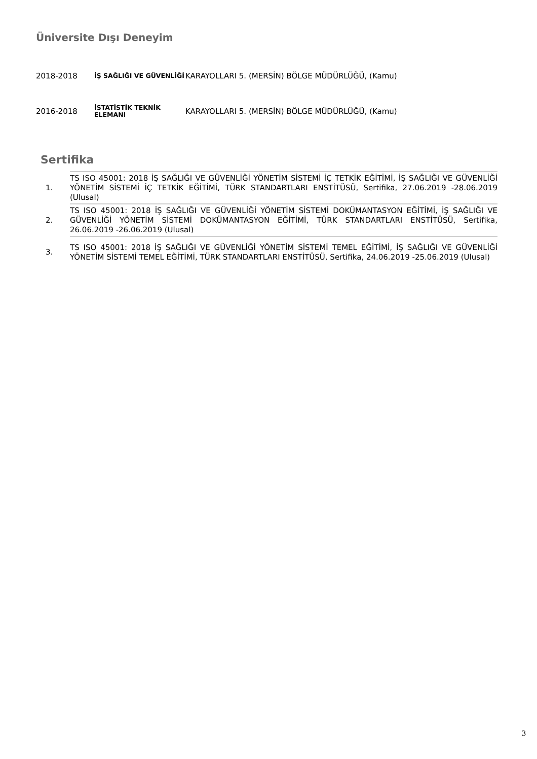Üniversite Dışı Deneyim
| 2018-2018 | İŞ SAĞLIĞI VE GÜVENLİĞİ | KARAYOLLARI 5. (MERSİN) BÖLGE MÜDÜRLÜĞÜ, (Kamu) |
| 2016-2018 | İSTATİSTİK TEKNİK ELEMANI | KARAYOLLARI 5. (MERSİN) BÖLGE MÜDÜRLÜĞÜ, (Kamu) |
Sertifika
| 1. | TS ISO 45001: 2018 İŞ SAĞLIĞI VE GÜVENLİĞİ YÖNETİM SİSTEMİ İÇ TETKİK EĞİTİMİ, İŞ SAĞLIĞI VE GÜVENLİĞİ YÖNETİM SİSTEMİ İÇ TETKİK EĞİTİMİ, TÜRK STANDARTLARI ENSTİTÜSÜ, Sertifika, 27.06.2019 -28.06.2019 (Ulusal) |
| 2. | TS ISO 45001: 2018 İŞ SAĞLIĞI VE GÜVENLİĞİ YÖNETİM SİSTEMİ DOKÜMANTASYON EĞİTİMİ, İŞ SAĞLIĞI VE GÜVENLİĞİ YÖNETİM SİSTEMİ DOKÜMANTASYON EĞİTİMİ, TÜRK STANDARTLARI ENSTİTÜSÜ, Sertifika, 26.06.2019 -26.06.2019 (Ulusal) |
| 3. | TS ISO 45001: 2018 İŞ SAĞLIĞI VE GÜVENLİĞİ YÖNETİM SİSTEMİ TEMEL EĞİTİMİ, İŞ SAĞLIĞI VE GÜVENLİĞİ YÖNETİM SİSTEMİ TEMEL EĞİTİMİ, TÜRK STANDARTLARI ENSTİTÜSÜ, Sertifika, 24.06.2019 -25.06.2019 (Ulusal) |
3